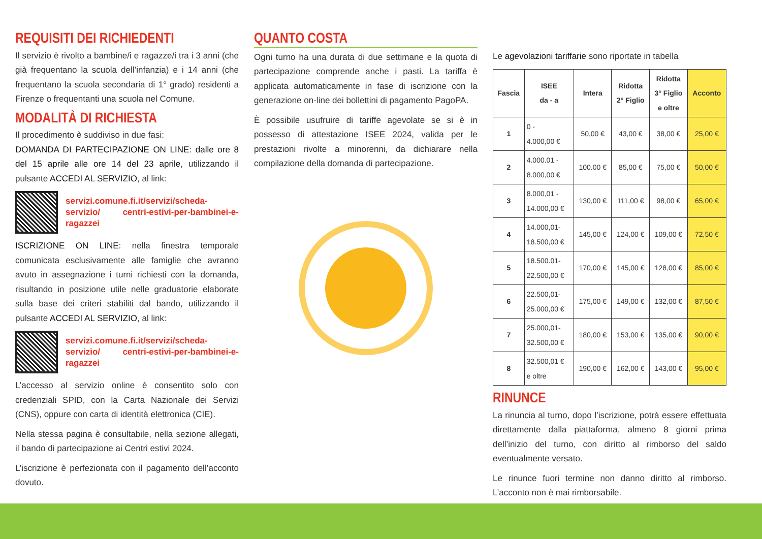REQUISITI DEI RICHIEDENTI
Il servizio è rivolto a bambine/i e ragazze/i tra i 3 anni (che già frequentano la scuola dell’infanzia) e i 14 anni (che frequentano la scuola secondaria di 1° grado) residenti a Firenze o frequentanti una scuola nel Comune.
MODALITÀ DI RICHIESTA
Il procedimento è suddiviso in due fasi:
DOMANDA DI PARTECIPAZIONE ON LINE: dalle ore 8 del 15 aprile alle ore 14 del 23 aprile, utilizzando il pulsante ACCEDI AL SERVIZIO, al link:
servizi.comune.fi.it/servizi/scheda-servizio/ centri-estivi-per-bambinei-e-ragazzei
ISCRIZIONE ON LINE: nella finestra temporale comunicata esclusivamente alle famiglie che avranno avuto in assegnazione i turni richiesti con la domanda, risultando in posizione utile nelle graduatorie elaborate sulla base dei criteri stabiliti dal bando, utilizzando il pulsante ACCEDI AL SERVIZIO, al link:
servizi.comune.fi.it/servizi/scheda-servizio/ centri-estivi-per-bambinei-e-ragazzei
L’accesso al servizio online è consentito solo con credenziali SPID, con la Carta Nazionale dei Servizi (CNS), oppure con carta di identità elettronica (CIE).
Nella stessa pagina è consultabile, nella sezione allegati, il bando di partecipazione ai Centri estivi 2024.
L’iscrizione è perfezionata con il pagamento dell’acconto dovuto.
QUANTO COSTA
Ogni turno ha una durata di due settimane e la quota di partecipazione comprende anche i pasti. La tariffa è applicata automaticamente in fase di iscrizione con la generazione on-line dei bollettini di pagamento PagoPA.
È possibile usufruire di tariffe agevolate se si è in possesso di attestazione ISEE 2024, valida per le prestazioni rivolte a minorenni, da dichiarare nella compilazione della domanda di partecipazione.
Le agevolazioni tariffarie sono riportate in tabella
| Fascia | ISEE da - a | Intera | Ridotta 2° Figlio | Ridotta 3° Figlio e oltre | Acconto |
| --- | --- | --- | --- | --- | --- |
| 1 | 0 - 4.000,00 € | 50,00 € | 43,00 € | 38,00 € | 25,00 € |
| 2 | 4.000.01 - 8.000,00 € | 100.00 € | 85,00 € | 75,00 € | 50,00 € |
| 3 | 8.000,01 - 14.000,00 € | 130,00 € | 111,00 € | 98,00 € | 65,00 € |
| 4 | 14.000,01- 18.500,00 € | 145,00 € | 124,00 € | 109,00 € | 72,50 € |
| 5 | 18.500.01- 22.500,00 € | 170,00 € | 145,00 € | 128,00 € | 85,00 € |
| 6 | 22.500,01- 25.000,00 € | 175,00 € | 149,00 € | 132,00 € | 87,50 € |
| 7 | 25.000,01- 32.500,00 € | 180,00 € | 153,00 € | 135,00 € | 90,00 € |
| 8 | 32.500,01 € e oltre | 190,00 € | 162,00 € | 143,00 € | 95,00 € |
RINUNCE
La rinuncia al turno, dopo l’iscrizione, potrà essere effettuata direttamente dalla piattaforma, almeno 8 giorni prima dell’inizio del turno, con diritto al rimborso del saldo eventualmente versato.
Le rinunce fuori termine non danno diritto al rimborso. L’acconto non è mai rimborsabile.